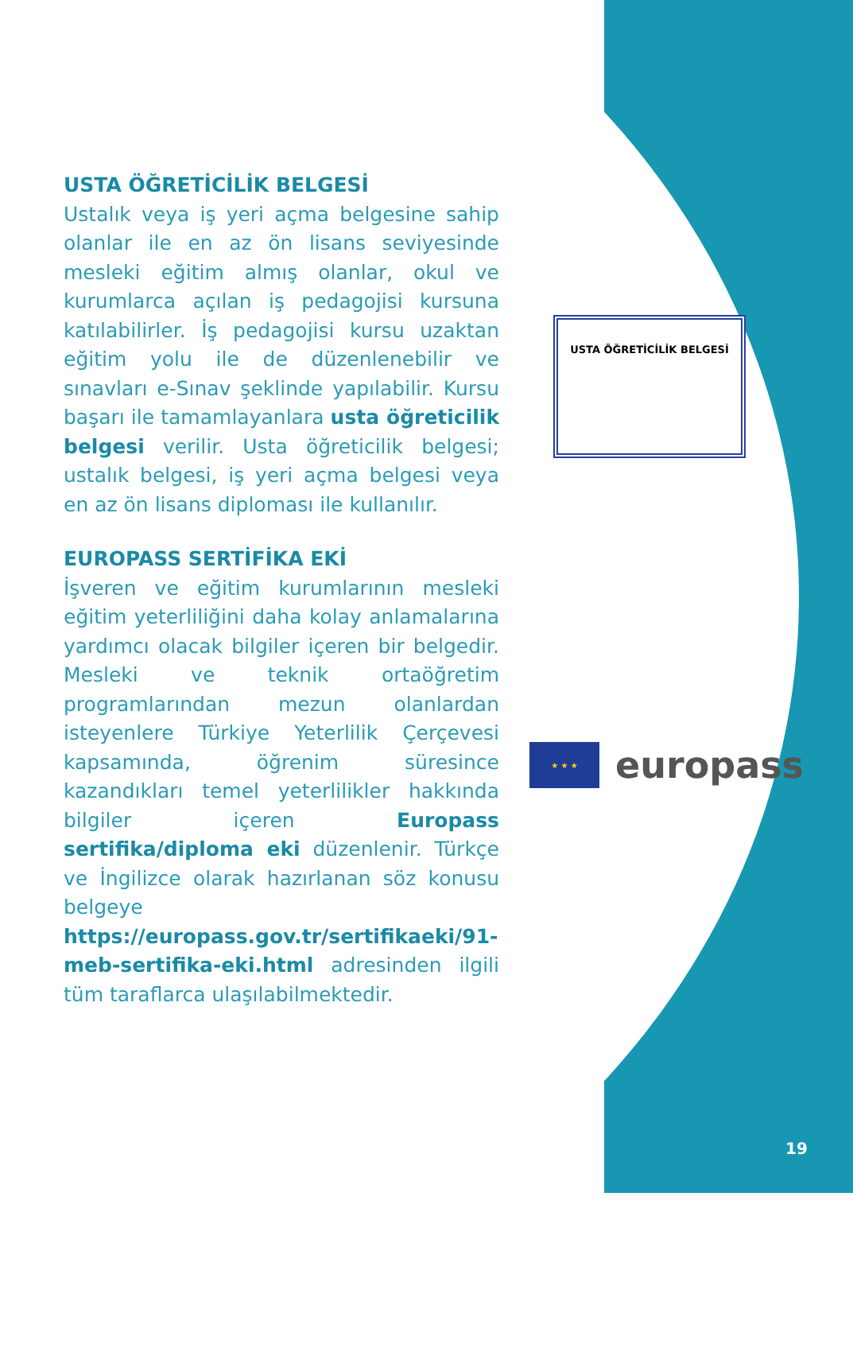USTA ÖĞRETİCİLİK BELGESİ
Ustalık veya iş yeri açma belgesine sahip olanlar ile en az ön lisans seviyesinde mesleki eğitim almış olanlar, okul ve kurumlarca açılan iş pedagojisi kursuna katılabilirler. İş pedagojisi kursu uzaktan eğitim yolu ile de düzenlenebilir ve sınavları e-Sınav şeklinde yapılabilir. Kursu başarı ile tamamlayanlara usta öğreticilik belgesi verilir. Usta öğreticilik belgesi; ustalık belgesi, iş yeri açma belgesi veya en az ön lisans diploması ile kullanılır.
EUROPASS SERTİFİKA EKİ
İşveren ve eğitim kurumlarının mesleki eğitim yeterliliğini daha kolay anlamalarına yardımcı olacak bilgiler içeren bir belgedir. Mesleki ve teknik ortaöğretim programlarından mezun olanlardan isteyenlere Türkiye Yeterlilik Çerçevesi kapsamında, öğrenim süresince kazandıkları temel yeterlilikler hakkında bilgiler içeren Europass sertifika/diploma eki düzenlenir. Türkçe ve İngilizce olarak hazırlanan söz konusu belgeye https://europass.gov.tr/sertifikaeki/91-meb-sertifika-eki.html adresinden ilgili tüm taraflarca ulaşılabilmektedir.
USTA ÖĞRETİCİLİK BELGESİ
★ ★ ★
europass
19